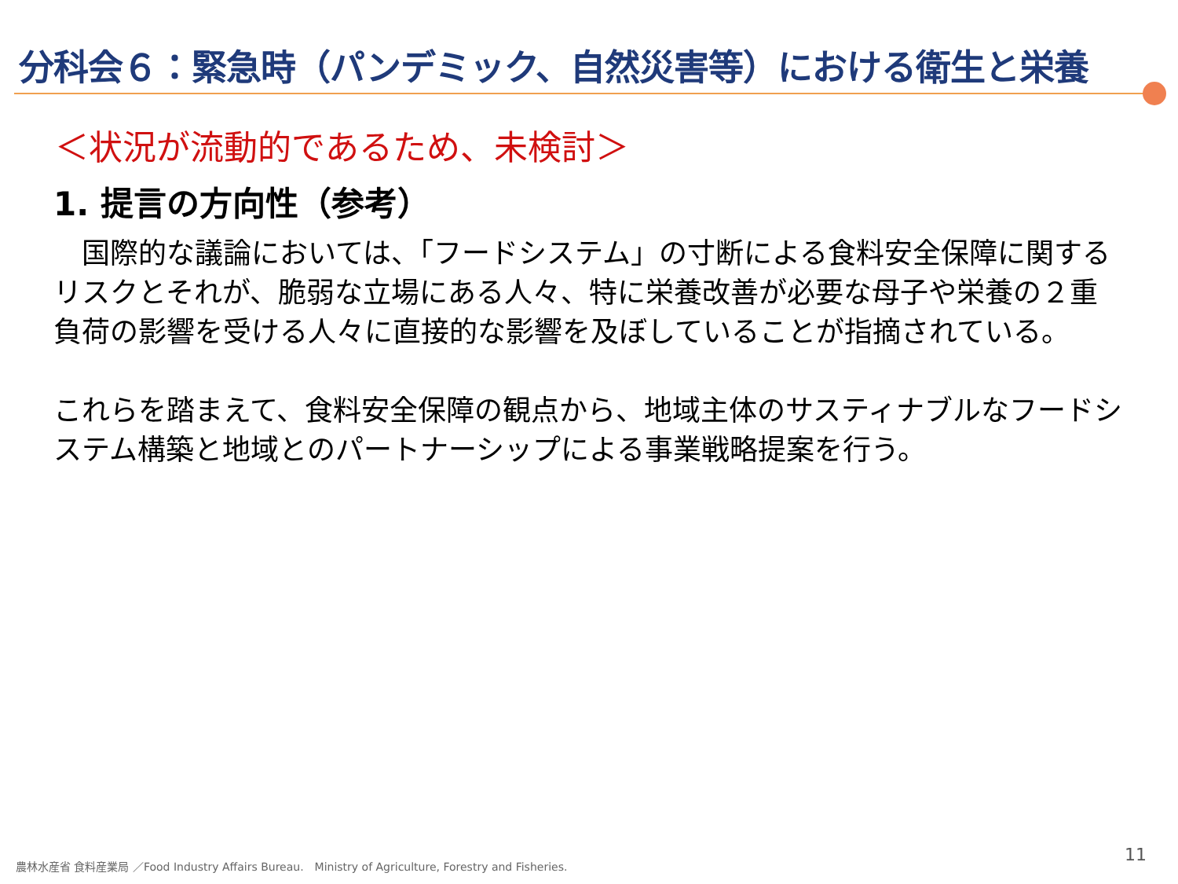分科会６：緊急時（パンデミック、自然災害等）における衛生と栄養
＜状況が流動的であるため、未検討＞
1. 提言の方向性（参考）
　国際的な議論においては、「フードシステム」の寸断による食料安全保障に関するリスクとそれが、脆弱な立場にある人々、特に栄養改善が必要な母子や栄養の２重負荷の影響を受ける人々に直接的な影響を及ぼしていることが指摘されている。
これらを踏まえて、食料安全保障の観点から、地域主体のサスティナブルなフードシステム構築と地域とのパートナーシップによる事業戦略提案を行う。
農林水産省 食料産業局 ／Food Industry Affairs Bureau.　Ministry of Agriculture, Forestry and Fisheries.
11